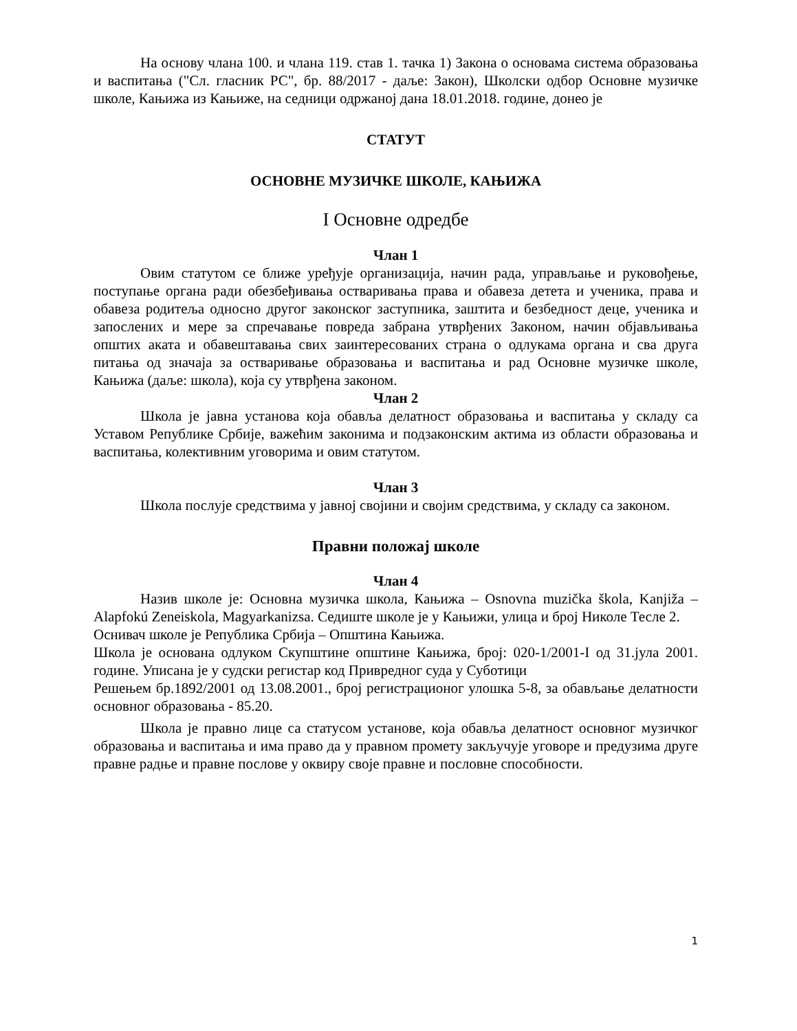На основу члана 100. и члана 119. став 1. тачка 1) Закона о основама система образовања и васпитања ("Сл. гласник РС", бр. 88/2017 - даље: Закон), Школски одбор Основне музичке школе, Кањижа из Кањиже, на седници одржаној дана 18.01.2018. године, донео је
СТАТУТ
ОСНОВНЕ МУЗИЧКЕ ШКОЛЕ, КАЊИЖА
I Основне одредбе
Члан 1
Овим статутом се ближе уређује организација, начин рада, управљање и руковођење, поступање органа ради обезбеђивања остваривања права и обавеза детета и ученика, права и обавеза родитеља односно другог законског заступника, заштита и безбедност деце, ученика и запослених и мере за спречавање повреда забрана утврђених Законом, начин објављивања општих аката и обавештавања свих заинтересованих страна о одлукама органа и сва друга питања од значаја за остваривање образовања и васпитања и рад Основне музичке школе, Кањижа (даље: школа), која су утврђена законом.
Члан 2
Школа је јавна установа која обавља делатност образовања и васпитања у складу са Уставом Републике Србије, важећим законима и подзаконским актима из области образовања и васпитања, колективним уговорима и овим статутом.
Члан 3
Школа послује средствима у јавној својини и својим средствима, у складу са законом.
Правни положај школе
Члан 4
Назив школе је: Основна музичка школа, Кањижа – Osnovna muzička škola, Kanjiža – Alapfokú Zeneiskola, Magyarkanizsa. Седиште школе је у Кањижи, улица и број Николе Тесле 2.
Оснивач школе је Република Србија – Општина Кањижа.
Школа је основана одлуком Скупштине општине Кањижа, број: 020-1/2001-I од 31.јула 2001. године. Уписана је у судски регистар код Привредног суда у Суботици
Решењем бр.1892/2001 од 13.08.2001., број регистрационог улошка 5-8, за обављање делатности основног образовања - 85.20.
Школа је правно лице са статусом установе, која обавља делатност основног музичког образовања и васпитања и има право да у правном промету закључује уговоре и предузима друге правне радње и правне послове у оквиру своје правне и пословне способности.
1